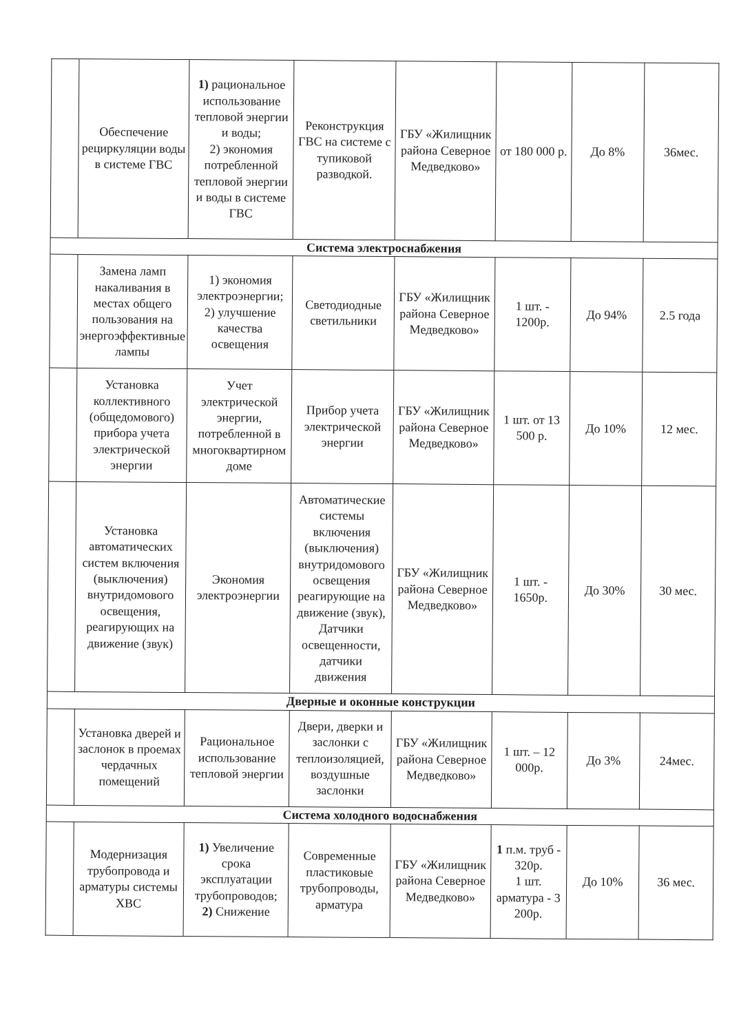| | Обеспечение рециркуляции воды в системе ГВС | 1) рациональное использование тепловой энергии и воды; 2) экономия потребленной тепловой энергии и воды в системе ГВС | Реконструкция ГВС на системе с тупиковой разводкой. | ГБУ «Жилищник района Северное Медведково» | от 180 000 р. | До 8% | 36мес. |
| Система электроснабжения | | | | | | | |
| | Замена ламп накаливания в местах общего пользования на энергоэффективные лампы | 1) экономия электроэнергии; 2) улучшение качества освещения | Светодиодные светильники | ГБУ «Жилищник района Северное Медведково» | 1 шт. - 1200р. | До 94% | 2.5 года |
| | Установка коллективного (общедомового) прибора учета электрической энергии | Учет электрической энергии, потребленной в многоквартирном доме | Прибор учета электрической энергии | ГБУ «Жилищник района Северное Медведково» | 1 шт. от 13 500 р. | До 10% | 12 мес. |
| | Установка автоматических систем включения (выключения) внутридомового освещения, реагирующих на движение (звук) | Экономия электроэнергии | Автоматические системы включения (выключения) внутридомового освещения реагирующие на движение (звук), Датчики освещенности, датчики движения | ГБУ «Жилищник района Северное Медведково» | 1 шт. - 1650р. | До 30% | 30 мес. |
| Дверные и оконные конструкции | | | | | | | |
| | Установка дверей и заслонок в проемах чердачных помещений | Рациональное использование тепловой энергии | Двери, дверки и заслонки с теплоизоляцией, воздушные заслонки | ГБУ «Жилищник района Северное Медведково» | 1 шт. – 12 000р. | До 3% | 24мес. |
| Система холодного водоснабжения | | | | | | | |
| | Модернизация трубопровода и арматуры системы ХВС | 1) Увеличение срока эксплуатации трубопроводов; 2) Снижение | Современные пластиковые трубопроводы, арматура | ГБУ «Жилищник района Северное Медведково» | 1 п.м. труб - 320р. 1 шт. арматура - 3 200р. | До 10% | 36 мес. |